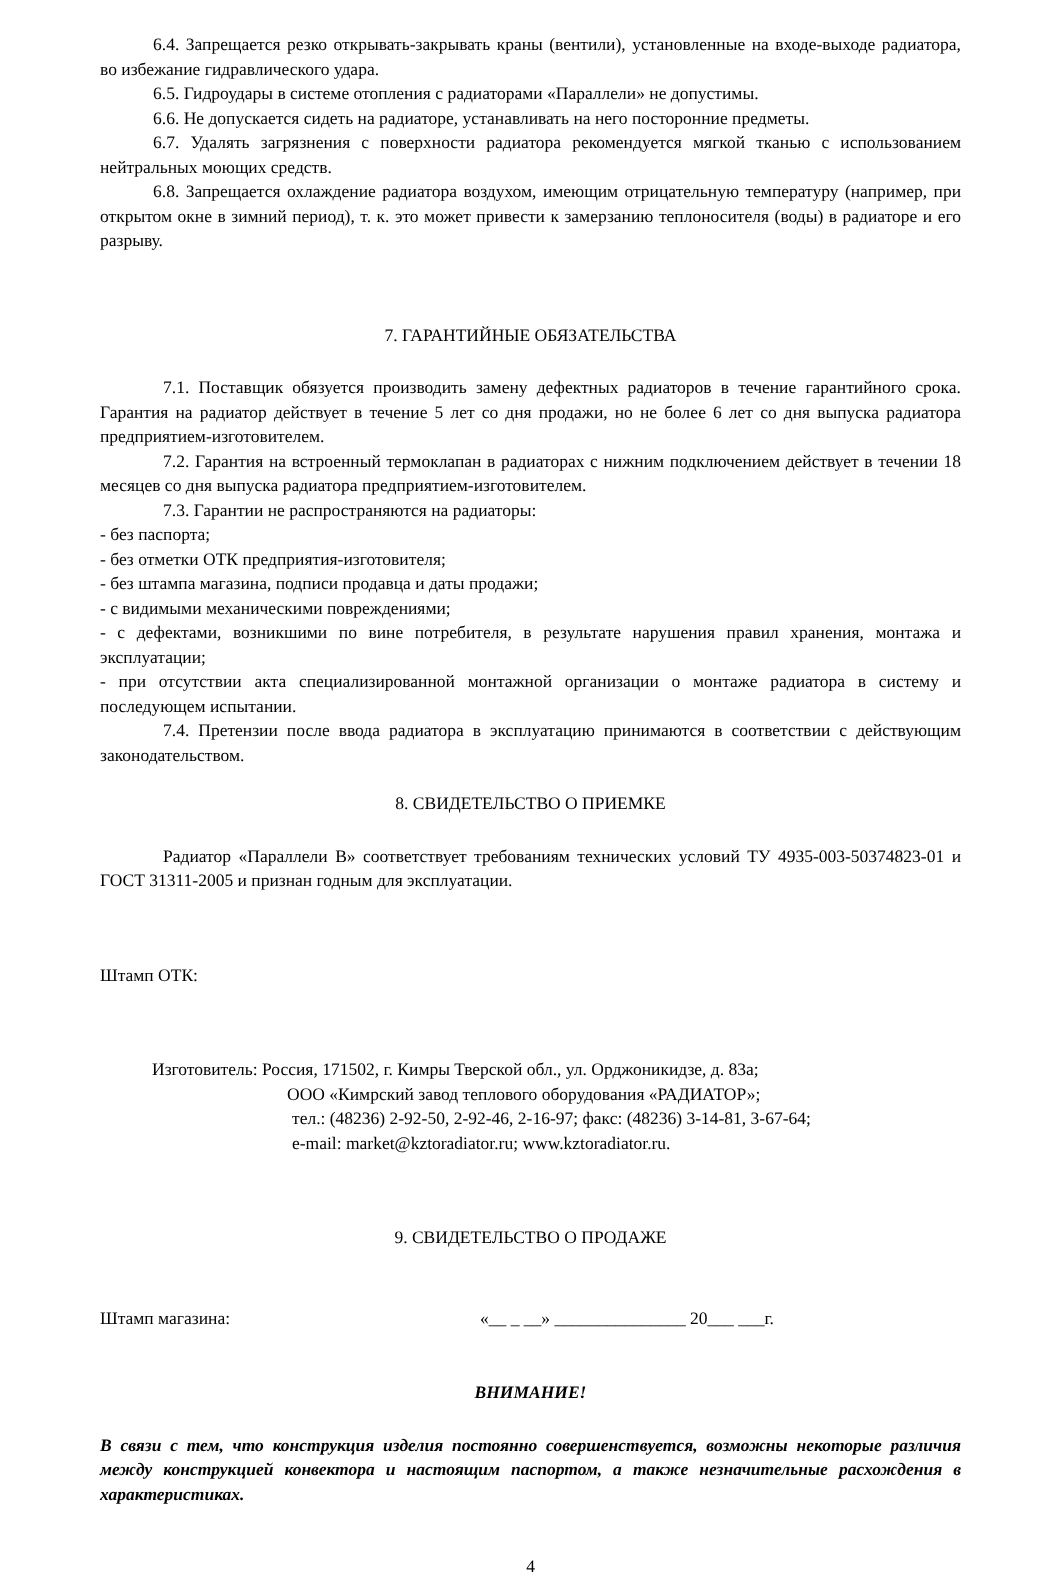6.4. Запрещается резко открывать-закрывать краны (вентили), установленные на входе-выходе радиатора, во избежание гидравлического удара.
6.5. Гидроудары в системе отопления с радиаторами «Параллели» не допустимы.
6.6. Не допускается сидеть на радиаторе, устанавливать на него посторонние предметы.
6.7. Удалять загрязнения с поверхности радиатора рекомендуется мягкой тканью с использованием нейтральных моющих средств.
6.8. Запрещается охлаждение радиатора воздухом, имеющим отрицательную температуру (например, при открытом окне в зимний период), т. к. это может привести к замерзанию теплоносителя (воды) в радиаторе и его разрыву.
7. ГАРАНТИЙНЫЕ ОБЯЗАТЕЛЬСТВА
7.1. Поставщик обязуется производить замену дефектных радиаторов в течение гарантийного срока. Гарантия на радиатор действует в течение 5 лет со дня продажи, но не более 6 лет со дня выпуска радиатора предприятием-изготовителем.
7.2. Гарантия на встроенный термоклапан в радиаторах с нижним подключением действует в течении 18 месяцев со дня выпуска радиатора предприятием-изготовителем.
7.3. Гарантии не распространяются на радиаторы:
- без паспорта;
- без отметки ОТК предприятия-изготовителя;
- без штампа магазина, подписи продавца и даты продажи;
- с видимыми механическими повреждениями;
- с дефектами, возникшими по вине потребителя, в результате нарушения правил хранения, монтажа и эксплуатации;
- при отсутствии акта специализированной монтажной организации о монтаже радиатора в систему и последующем испытании.
7.4. Претензии после ввода радиатора в эксплуатацию принимаются в соответствии с действующим законодательством.
8. СВИДЕТЕЛЬСТВО О ПРИЕМКЕ
Радиатор «Параллели В» соответствует требованиям технических условий ТУ 4935-003-50374823-01 и ГОСТ 31311-2005 и признан годным для эксплуатации.
Штамп ОТК:
Изготовитель: Россия, 171502, г. Кимры Тверской обл., ул. Орджоникидзе, д. 83а;
ООО «Кимрский завод теплового оборудования «РАДИАТОР»;
тел.: (48236) 2-92-50, 2-92-46, 2-16-97; факс: (48236) 3-14-81, 3-67-64;
e-mail: market@kztoradiator.ru; www.kztoradiator.ru.
9. СВИДЕТЕЛЬСТВО О ПРОДАЖЕ
Штамп магазина: «__ _ __» _______________ 20___ ___г.
ВНИМАНИЕ!
В связи с тем, что конструкция изделия постоянно совершенствуется, возможны некоторые различия между конструкцией конвектора и настоящим паспортом, а также незначительные расхождения в характеристиках.
4